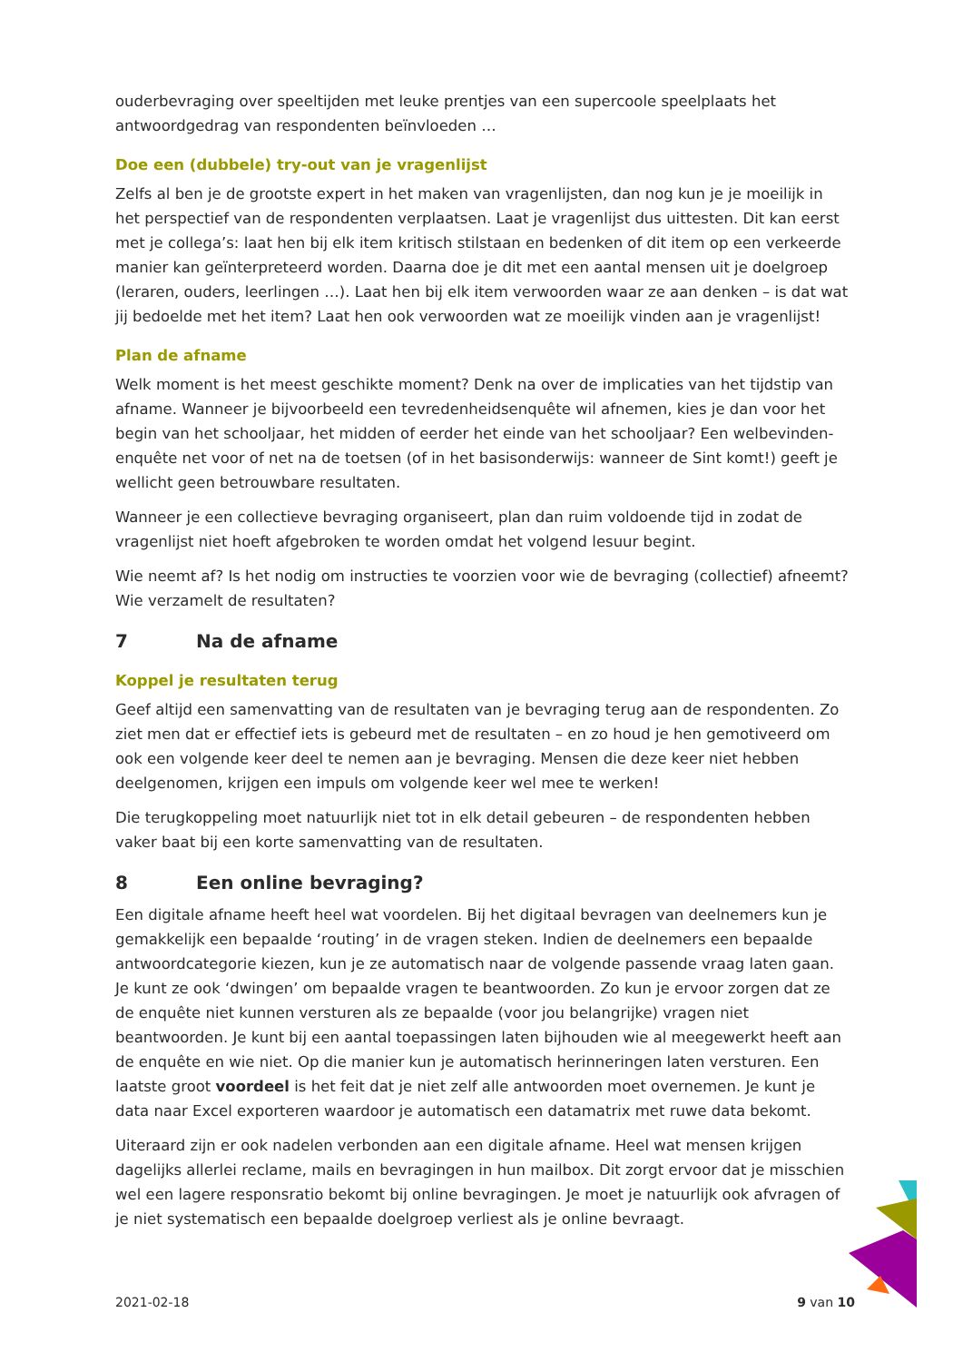ouderbevraging over speeltijden met leuke prentjes van een supercoole speelplaats het antwoordgedrag van respondenten beïnvloeden …
Doe een (dubbele) try-out van je vragenlijst
Zelfs al ben je de grootste expert in het maken van vragenlijsten, dan nog kun je je moeilijk in het perspectief van de respondenten verplaatsen. Laat je vragenlijst dus uittesten. Dit kan eerst met je collega’s: laat hen bij elk item kritisch stilstaan en bedenken of dit item op een verkeerde manier kan geïnterpreteerd worden. Daarna doe je dit met een aantal mensen uit je doelgroep (leraren, ouders, leerlingen …). Laat hen bij elk item verwoorden waar ze aan denken – is dat wat jij bedoelde met het item? Laat hen ook verwoorden wat ze moeilijk vinden aan je vragenlijst!
Plan de afname
Welk moment is het meest geschikte moment? Denk na over de implicaties van het tijdstip van afname. Wanneer je bijvoorbeeld een tevredenheidsenquête wil afnemen, kies je dan voor het begin van het schooljaar, het midden of eerder het einde van het schooljaar? Een welbevinden-enquête net voor of net na de toetsen (of in het basisonderwijs: wanneer de Sint komt!) geeft je wellicht geen betrouwbare resultaten.
Wanneer je een collectieve bevraging organiseert, plan dan ruim voldoende tijd in zodat de vragenlijst niet hoeft afgebroken te worden omdat het volgend lesuur begint.
Wie neemt af? Is het nodig om instructies te voorzien voor wie de bevraging (collectief) afneemt? Wie verzamelt de resultaten?
7 Na de afname
Koppel je resultaten terug
Geef altijd een samenvatting van de resultaten van je bevraging terug aan de respondenten. Zo ziet men dat er effectief iets is gebeurd met de resultaten – en zo houd je hen gemotiveerd om ook een volgende keer deel te nemen aan je bevraging. Mensen die deze keer niet hebben deelgenomen, krijgen een impuls om volgende keer wel mee te werken!
Die terugkoppeling moet natuurlijk niet tot in elk detail gebeuren – de respondenten hebben vaker baat bij een korte samenvatting van de resultaten.
8 Een online bevraging?
Een digitale afname heeft heel wat voordelen. Bij het digitaal bevragen van deelnemers kun je gemakkelijk een bepaalde ‘routing’ in de vragen steken. Indien de deelnemers een bepaalde antwoordcategorie kiezen, kun je ze automatisch naar de volgende passende vraag laten gaan. Je kunt ze ook ‘dwingen’ om bepaalde vragen te beantwoorden. Zo kun je ervoor zorgen dat ze de enquête niet kunnen versturen als ze bepaalde (voor jou belangrijke) vragen niet beantwoorden. Je kunt bij een aantal toepassingen laten bijhouden wie al meegewerkt heeft aan de enquête en wie niet. Op die manier kun je automatisch herinneringen laten versturen. Een laatste groot voordeel is het feit dat je niet zelf alle antwoorden moet overnemen. Je kunt je data naar Excel exporteren waardoor je automatisch een datamatrix met ruwe data bekomt.
Uiteraard zijn er ook nadelen verbonden aan een digitale afname. Heel wat mensen krijgen dagelijks allerlei reclame, mails en bevragingen in hun mailbox. Dit zorgt ervoor dat je misschien wel een lagere responsratio bekomt bij online bevragingen. Je moet je natuurlijk ook afvragen of je niet systematisch een bepaalde doelgroep verliest als je online bevraagt.
2021-02-18 9 van 10